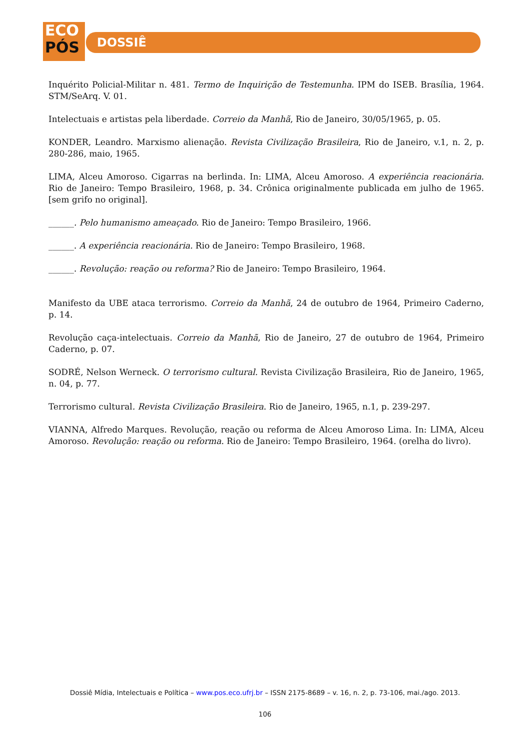ECO
PÓS
DOSSIÊ
Inquérito Policial-Militar n. 481. Termo de Inquirição de Testemunha. IPM do ISEB. Brasília, 1964. STM/SeArq. V. 01.
Intelectuais e artistas pela liberdade. Correio da Manhã, Rio de Janeiro, 30/05/1965, p. 05.
KONDER, Leandro. Marxismo alienação. Revista Civilização Brasileira, Rio de Janeiro, v.1, n. 2, p. 280-286, maio, 1965.
LIMA, Alceu Amoroso. Cigarras na berlinda. In: LIMA, Alceu Amoroso. A experiência reacionária. Rio de Janeiro: Tempo Brasileiro, 1968, p. 34. Crônica originalmente publicada em julho de 1965. [sem grifo no original].
______. Pelo humanismo ameaçado. Rio de Janeiro: Tempo Brasileiro, 1966.
______. A experiência reacionária. Rio de Janeiro: Tempo Brasileiro, 1968.
______. Revolução: reação ou reforma? Rio de Janeiro: Tempo Brasileiro, 1964.
Manifesto da UBE ataca terrorismo. Correio da Manhã, 24 de outubro de 1964, Primeiro Caderno, p. 14.
Revolução caça-intelectuais. Correio da Manhã, Rio de Janeiro, 27 de outubro de 1964, Primeiro Caderno, p. 07.
SODRÉ, Nelson Werneck. O terrorismo cultural. Revista Civilização Brasileira, Rio de Janeiro, 1965, n. 04, p. 77.
Terrorismo cultural. Revista Civilização Brasileira. Rio de Janeiro, 1965, n.1, p. 239-297.
VIANNA, Alfredo Marques. Revolução, reação ou reforma de Alceu Amoroso Lima. In: LIMA, Alceu Amoroso. Revolução: reação ou reforma. Rio de Janeiro: Tempo Brasileiro, 1964. (orelha do livro).
Dossiê Mídia, Intelectuais e Política – www.pos.eco.ufrj.br – ISSN 2175-8689 – v. 16, n. 2, p. 73-106, mai./ago. 2013.
106